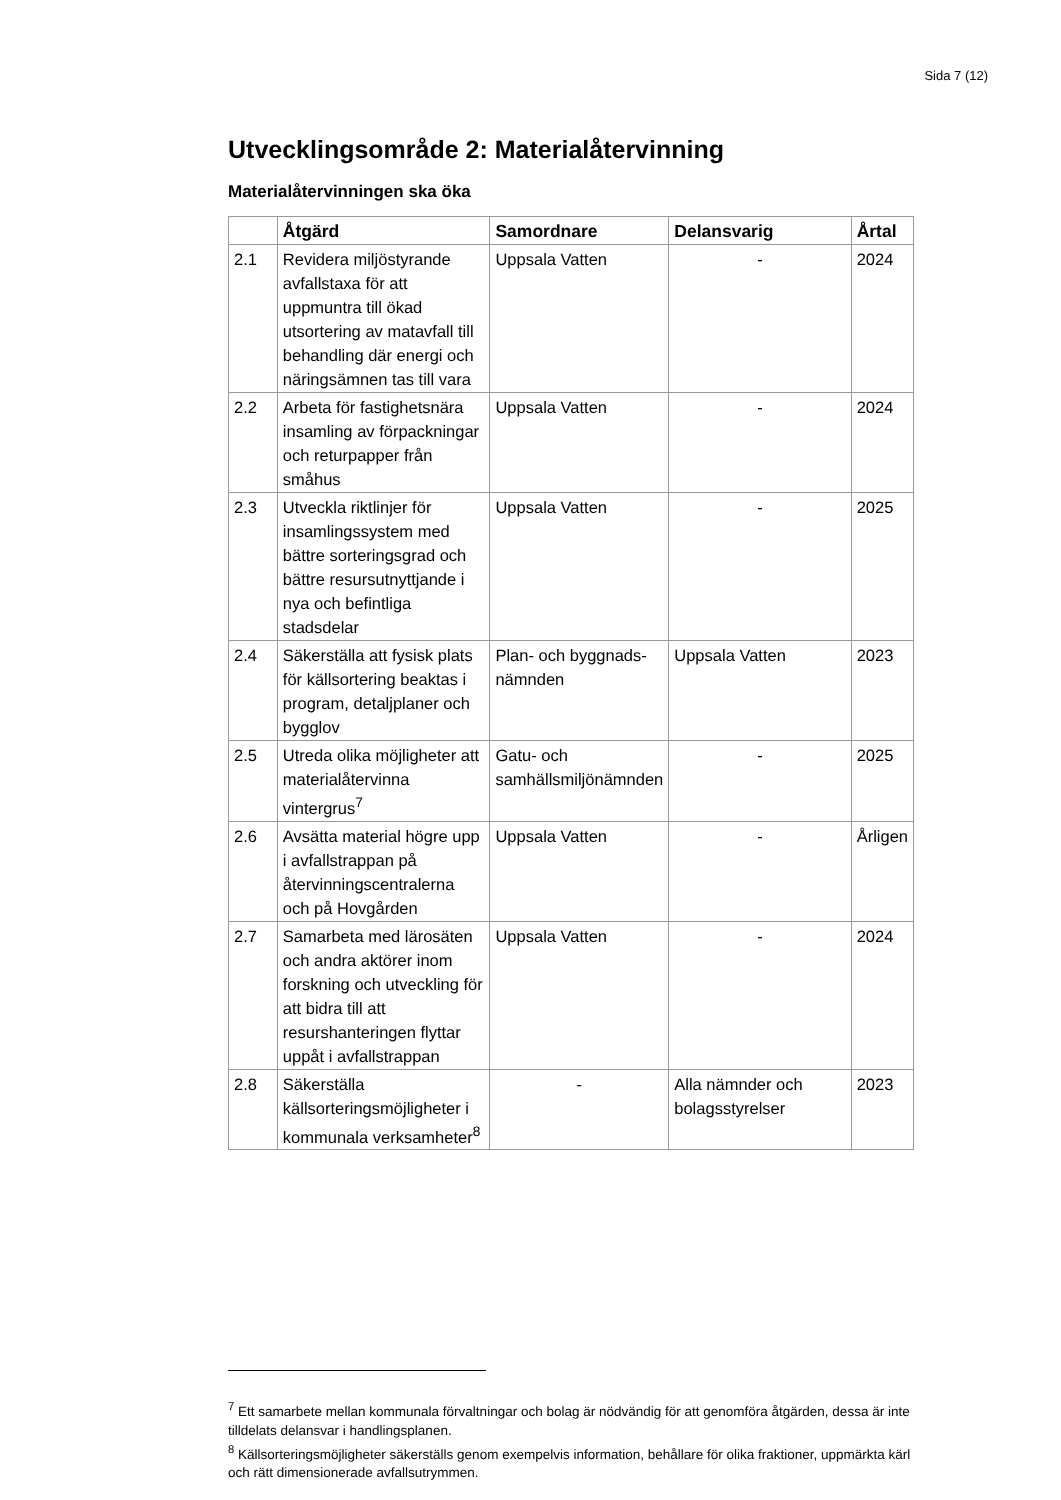Sida 7 (12)
Utvecklingsområde 2: Materialåtervinning
Materialåtervinningen ska öka
| | Åtgärd | Samordnare | Delansvarig | Årtal |
| --- | --- | --- | --- | --- |
| 2.1 | Revidera miljöstyrande avfallstaxa för att uppmuntra till ökad utsortering av matavfall till behandling där energi och näringsämnen tas till vara | Uppsala Vatten | - | 2024 |
| 2.2 | Arbeta för fastighetsnära insamling av förpackningar och returpapper från småhus | Uppsala Vatten | - | 2024 |
| 2.3 | Utveckla riktlinjer för insamlingssystem med bättre sorteringsgrad och bättre resursutnyttjande i nya och befintliga stadsdelar | Uppsala Vatten | - | 2025 |
| 2.4 | Säkerställa att fysisk plats för källsortering beaktas i program, detaljplaner och bygglov | Plan- och byggnads-nämnden | Uppsala Vatten | 2023 |
| 2.5 | Utreda olika möjligheter att materialåtervinna vintergrus<sup>7</sup> | Gatu- och samhällsmiljönämnden | - | 2025 |
| 2.6 | Avsätta material högre upp i avfallstrappan på återvinningscentralerna och på Hovgården | Uppsala Vatten | - | Årligen |
| 2.7 | Samarbeta med lärosäten och andra aktörer inom forskning och utveckling för att bidra till att resurshanteringen flyttar uppåt i avfallstrappan | Uppsala Vatten | - | 2024 |
| 2.8 | Säkerställa källsorteringsmöjligheter i kommunala verksamheter<sup>8</sup> | - | Alla nämnder och bolagsstyrelser | 2023 |
<sup>7</sup> Ett samarbete mellan kommunala förvaltningar och bolag är nödvändig för att genomföra åtgärden, dessa är inte tilldelats delansvar i handlingsplanen.
<sup>8</sup> Källsorteringsmöjligheter säkerställs genom exempelvis information, behållare för olika fraktioner, uppmärkta kärl och rätt dimensionerade avfallsutrymmen.